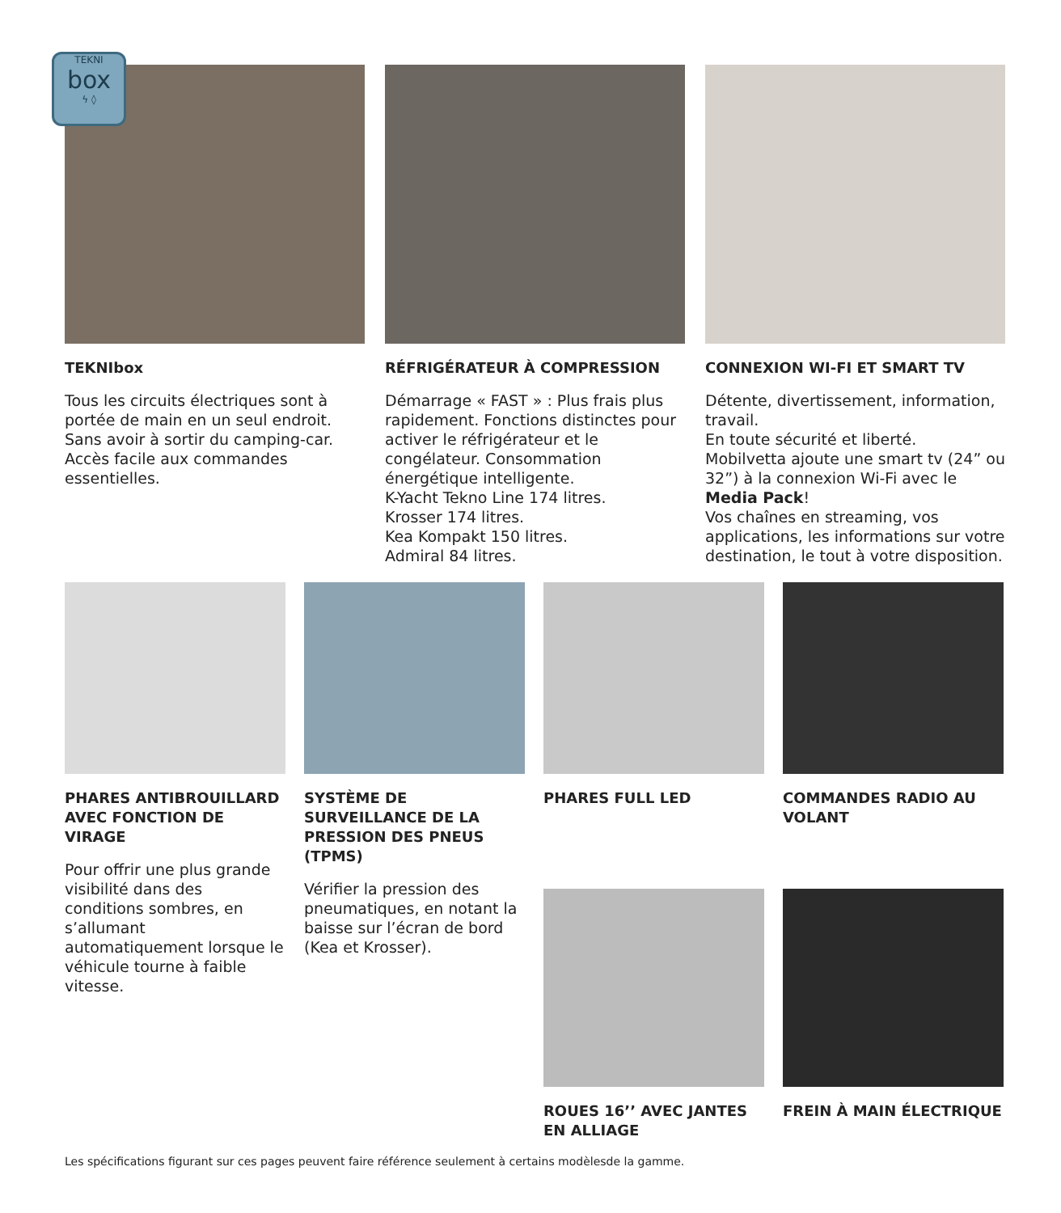TEKNI
box
ϟ ◊
TEKNIbox
Tous les circuits électriques sont à portée de main en un seul endroit. Sans avoir à sortir du camping-car. Accès facile aux commandes essentielles.
RÉFRIGÉRATEUR À COMPRESSION
Démarrage « FAST » : Plus frais plus rapidement. Fonctions distinctes pour activer le réfrigérateur et le congélateur. Consommation énergétique intelligente.
K-Yacht Tekno Line 174 litres.
Krosser 174 litres.
Kea Kompakt 150 litres.
Admiral 84 litres.
CONNEXION WI-FI ET SMART TV
Détente, divertissement, information, travail.
En toute sécurité et liberté.
Mobilvetta ajoute une smart tv (24” ou 32”) à la connexion Wi-Fi avec le Media Pack!
Vos chaînes en streaming, vos applications, les informations sur votre destination, le tout à votre disposition.
PHARES ANTIBROUILLARD AVEC FONCTION DE VIRAGE
Pour offrir une plus grande visibilité dans des conditions sombres, en s’allumant automatiquement lorsque le véhicule tourne à faible vitesse.
SYSTÈME DE SURVEILLANCE DE LA PRESSION DES PNEUS (TPMS)
Vérifier la pression des pneumatiques, en notant la baisse sur l’écran de bord (Kea et Krosser).
PHARES FULL LED
ROUES 16’’ AVEC JANTES EN ALLIAGE
COMMANDES RADIO AU VOLANT
FREIN À MAIN ÉLECTRIQUE
Les spécifications figurant sur ces pages peuvent faire référence seulement à certains modèlesde la gamme.